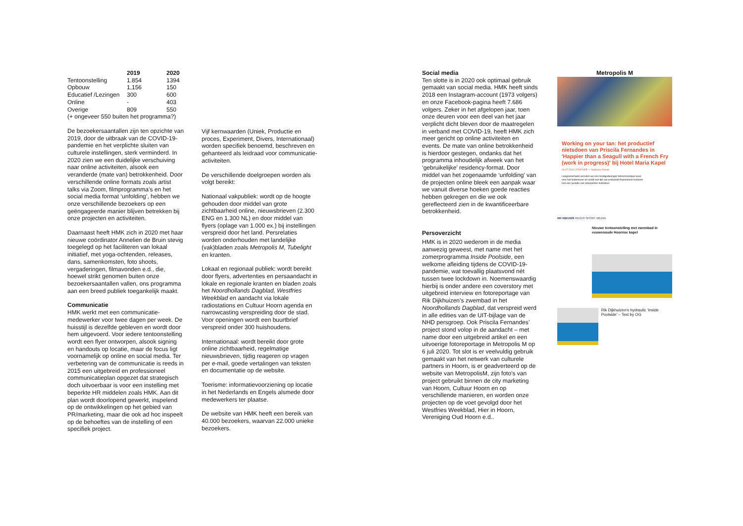| | 2019 | 2020 |
| --- | --- | --- |
| Tentoonstelling | 1.854 | 1394 |
| Opbouw | 1,156 | 150 |
| Educatief /Lezingen | 300 | 600 |
| Online | - | 403 |
| Overige | 809 | 550 |
(+ ongeveer 550 buiten het programma?)
De bezoekersaantallen zijn ten opzichte van 2019, door de uitbraak van de COVID-19-pandemie en het verplichte sluiten van culturele instellingen, sterk verminderd. In 2020 zien we een duidelijke verschuiving naar online activiteiten, alsook een veranderde (mate van) betrokkenheid. Door verschillende online formats zoals artist talks via Zoom, filmprogramma’s en het social media format ‘unfolding’, hebben we onze verschillende bezoekers op een geëngageerde manier blijven betrekken bij onze projecten en activiteiten.
Daarnaast heeft HMK zich in 2020 met haar nieuwe coördinator Annelien de Bruin stevig toegelegd op het faciliteren van lokaal initiatief, met yoga-ochtenden, releases, dans, samenkomsten, foto shoots, vergaderingen, filmavonden e.d., die, hoewel strikt genomen buiten onze bezoekersaantallen vallen, ons programma aan een breed publiek toegankelijk maakt.
Communicatie
HMK werkt met een communicatie-medewerker voor twee dagen per week. De huisstijl is dezelfde gebleven en wordt door hem uitgevoerd. Voor iedere tentoonstelling wordt een flyer ontworpen, alsook signing en handouts op locatie, maar de focus ligt voornamelijk op online en social media. Ter verbetering van de communicatie is reeds in 2015 een uitgebreid en professioneel communicatieplan opgezet dat strategisch doch uitvoerbaar is voor een instelling met beperkte HR middelen zoals HMK. Aan dit plan wordt doorlopend gewerkt, inspelend op de ontwikkelingen op het gebied van PR/marketing, maar die ook ad hoc inspeelt op de behoeftes van de instelling of een specifiek project.
Vijf kernwaarden (Uniek, Productie en proces, Experiment, Divers, Internationaal) worden specifiek benoemd, beschreven en gehanteerd als leidraad voor communicatie-activiteiten.
De verschillende doelgroepen worden als volgt bereikt:
Nationaal vakpubliek: wordt op de hoogte gehouden door middel van grote zichtbaarheid online, nieuwsbrieven (2.300 ENG en 1.300 NL) en door middel van flyers (oplage van 1.000 ex.) bij instellingen verspreid door het land. Persrelaties worden onderhouden met landelijke (vak)bladen zoals Metropolis M, Tubelight en kranten.
Lokaal en regionaal publiek: wordt bereikt door flyers, advertenties en persaandacht in lokale en regionale kranten en bladen zoals het Noordhollands Dagblad, Westfries Weekblad en aandacht via lokale radiostations en Cultuur Hoorn agenda en narrowcasting verspreiding door de stad. Voor openingen wordt een buurtbrief verspreid onder 300 huishoudens.
Internationaal: wordt bereikt door grote online zichtbaarheid, regelmatige nieuwsbrieven, tijdig reageren op vragen per e-mail, goede vertalingen van teksten en documentatie op de website.
Toerisme: informatievoorziening op locatie in het Nederlands en Engels alsmede door medewerkers ter plaatse.
De website van HMK heeft een bereik van 40.000 bezoekers, waarvan 22.000 unieke bezoekers.
Social media
Ten slotte is in 2020 ook optimaal gebruik gemaakt van social media. HMK heeft sinds 2018 een Instagram-account (1973 volgers) en onze Facebook-pagina heeft 7.686 volgers. Zeker in het afgelopen jaar, toen onze deuren voor een deel van het jaar verplicht dicht bleven door de maatregelen in verband met COVID-19, heeft HMK zich meer gericht op online activiteiten en events. De mate van online betrokkenheid is hierdoor gestegen, ondanks dat het programma inhoudelijk afweek van het ‘gebruikelijke’ residency-format. Door middel van het zogenaamde ‘unfolding’ van de projecten online bleek een aanpak waar we vanuit diverse hoeken goede reacties hebben gekregen en die we ook gereflecteerd zien in de kwantificeerbare betrokkenheid.
Persoverzicht
HMK is in 2020 wederom in de media aanwezig geweest, met name met het zomerprogramma Inside Poolside, een welkome afleiding tijdens de COVID-19-pandemie, wat toevallig plaatsvond nét tussen twee lockdown in. Noemenswaardig hierbij is onder andere een coverstory met uitgebreid interview en fotoreportage van Rik Dijkhuizen’s zwembad in het Noordhollands Dagblad, dat verspreid werd in alle edities van de UIT-bijlage van de NHD persgroep. Ook Priscila Fernandes’ project stond volop in de aandacht – met name door een uitgebreid artikel en een uitvoerige fotoreportage in Metropolis M op 6 juli 2020. Tot slot is er veelvuldig gebruik gemaakt van het netwerk van culturele partners in Hoorn, is er geadverteerd op de website van MetropolisM, zijn foto’s van project gebruikt binnen de city marketing van Hoorn, Cultuur Hoorn en op verschillende manieren, en worden onze projecten op de voet gevolgd door het Westfries Weekblad, Hier in Hoorn, Vereniging Oud Hoorn e.d..
Metropolis M
Working on your tan: het productief nietsdoen van Priscila Fernandes in 'Happier than a Seagull with a French Fry (work in progress)' bij Hotel Maria Kapel
06.07.2020 | FEATURE — Nadeche Remst
Langzamerhand verruilen we ons noodgedwongen binnen-bestaan weer voor het buitenleven en wordt een tijd van productief thuiswerken beloond met een periode van ontspannen nietsdoen.
NH NIEUWS REGIO SPORT MEDIA
Nieuwe tentoonstelling met zwembad in eeuwenoude Hoornse kapel
Rik Dijkhuizen’s hydraulic ‘Inside Poolside’ – Text by OG